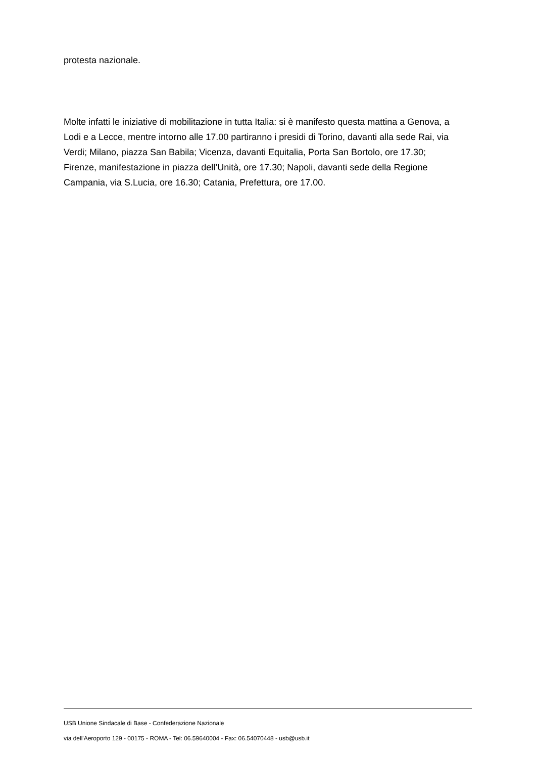protesta nazionale.
Molte infatti le iniziative di mobilitazione in tutta Italia: si è manifesto questa mattina a Genova, a Lodi e a Lecce, mentre intorno alle 17.00 partiranno i presidi di Torino, davanti alla sede Rai, via Verdi; Milano, piazza San Babila; Vicenza, davanti Equitalia, Porta San Bortolo, ore 17.30; Firenze, manifestazione in piazza dell’Unità, ore 17.30; Napoli, davanti sede della Regione Campania, via S.Lucia, ore 16.30; Catania, Prefettura, ore 17.00.
USB Unione Sindacale di Base - Confederazione Nazionale
via dell'Aeroporto 129 - 00175 - ROMA - Tel: 06.59640004 - Fax: 06.54070448 - usb@usb.it